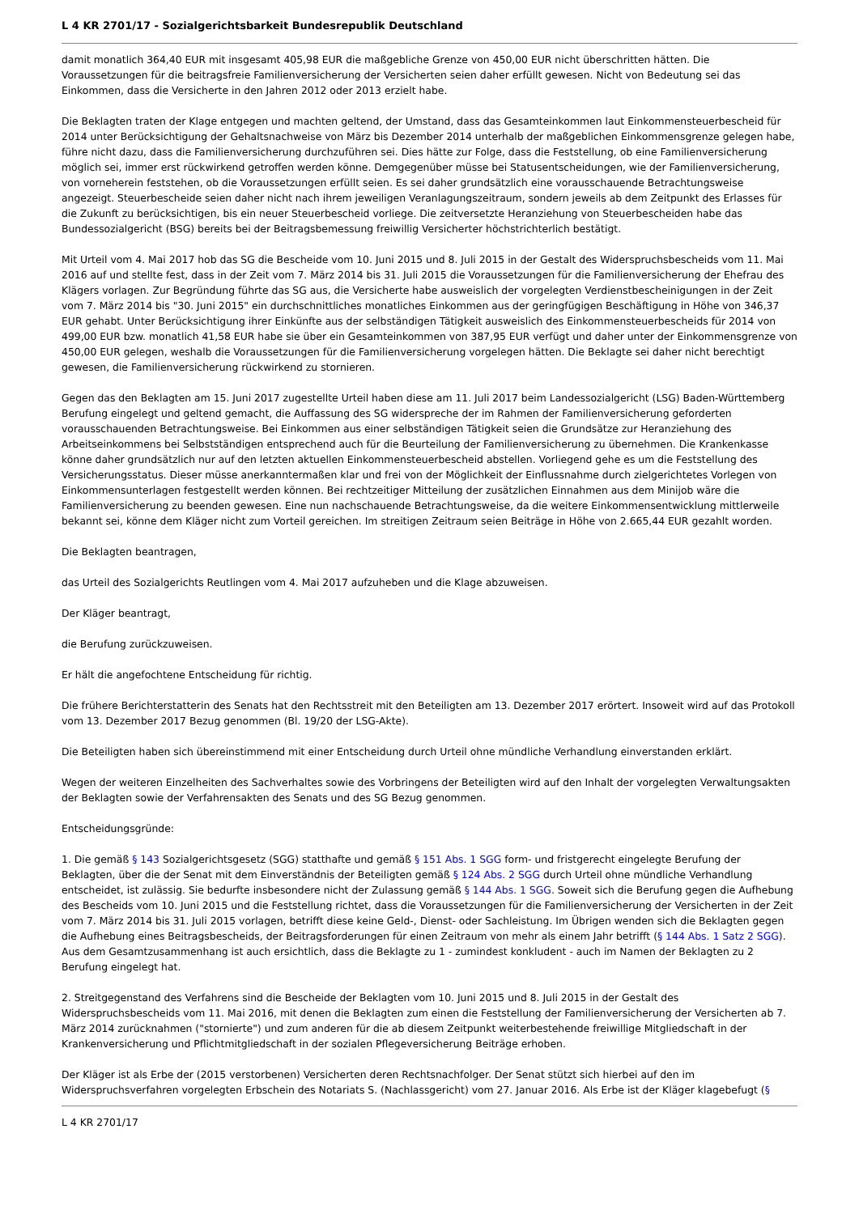L 4 KR 2701/17 - Sozialgerichtsbarkeit Bundesrepublik Deutschland
damit monatlich 364,40 EUR mit insgesamt 405,98 EUR die maßgebliche Grenze von 450,00 EUR nicht überschritten hätten. Die Voraussetzungen für die beitragsfreie Familienversicherung der Versicherten seien daher erfüllt gewesen. Nicht von Bedeutung sei das Einkommen, dass die Versicherte in den Jahren 2012 oder 2013 erzielt habe.
Die Beklagten traten der Klage entgegen und machten geltend, der Umstand, dass das Gesamteinkommen laut Einkommensteuerbescheid für 2014 unter Berücksichtigung der Gehaltsnachweise von März bis Dezember 2014 unterhalb der maßgeblichen Einkommensgrenze gelegen habe, führe nicht dazu, dass die Familienversicherung durchzuführen sei. Dies hätte zur Folge, dass die Feststellung, ob eine Familienversicherung möglich sei, immer erst rückwirkend getroffen werden könne. Demgegenüber müsse bei Statusentscheidungen, wie der Familienversicherung, von vorneherein feststehen, ob die Voraussetzungen erfüllt seien. Es sei daher grundsätzlich eine vorausschauende Betrachtungsweise angezeigt. Steuerbescheide seien daher nicht nach ihrem jeweiligen Veranlagungszeitraum, sondern jeweils ab dem Zeitpunkt des Erlasses für die Zukunft zu berücksichtigen, bis ein neuer Steuerbescheid vorliege. Die zeitversetzte Heranziehung von Steuerbescheiden habe das Bundessozialgericht (BSG) bereits bei der Beitragsbemessung freiwillig Versicherter höchstrichterlich bestätigt.
Mit Urteil vom 4. Mai 2017 hob das SG die Bescheide vom 10. Juni 2015 und 8. Juli 2015 in der Gestalt des Widerspruchsbescheids vom 11. Mai 2016 auf und stellte fest, dass in der Zeit vom 7. März 2014 bis 31. Juli 2015 die Voraussetzungen für die Familienversicherung der Ehefrau des Klägers vorlagen. Zur Begründung führte das SG aus, die Versicherte habe ausweislich der vorgelegten Verdienstbescheinigungen in der Zeit vom 7. März 2014 bis "30. Juni 2015" ein durchschnittliches monatliches Einkommen aus der geringfügigen Beschäftigung in Höhe von 346,37 EUR gehabt. Unter Berücksichtigung ihrer Einkünfte aus der selbständigen Tätigkeit ausweislich des Einkommensteuerbescheids für 2014 von 499,00 EUR bzw. monatlich 41,58 EUR habe sie über ein Gesamteinkommen von 387,95 EUR verfügt und daher unter der Einkommensgrenze von 450,00 EUR gelegen, weshalb die Voraussetzungen für die Familienversicherung vorgelegen hätten. Die Beklagte sei daher nicht berechtigt gewesen, die Familienversicherung rückwirkend zu stornieren.
Gegen das den Beklagten am 15. Juni 2017 zugestellte Urteil haben diese am 11. Juli 2017 beim Landessozialgericht (LSG) Baden-Württemberg Berufung eingelegt und geltend gemacht, die Auffassung des SG widerspreche der im Rahmen der Familienversicherung geforderten vorausschauenden Betrachtungsweise. Bei Einkommen aus einer selbständigen Tätigkeit seien die Grundsätze zur Heranziehung des Arbeitseinkommens bei Selbstständigen entsprechend auch für die Beurteilung der Familienversicherung zu übernehmen. Die Krankenkasse könne daher grundsätzlich nur auf den letzten aktuellen Einkommensteuerbescheid abstellen. Vorliegend gehe es um die Feststellung des Versicherungsstatus. Dieser müsse anerkanntermaßen klar und frei von der Möglichkeit der Einflussnahme durch zielgerichtetes Vorlegen von Einkommensunterlagen festgestellt werden können. Bei rechtzeitiger Mitteilung der zusätzlichen Einnahmen aus dem Minijob wäre die Familienversicherung zu beenden gewesen. Eine nun nachschauende Betrachtungsweise, da die weitere Einkommensentwicklung mittlerweile bekannt sei, könne dem Kläger nicht zum Vorteil gereichen. Im streitigen Zeitraum seien Beiträge in Höhe von 2.665,44 EUR gezahlt worden.
Die Beklagten beantragen,
das Urteil des Sozialgerichts Reutlingen vom 4. Mai 2017 aufzuheben und die Klage abzuweisen.
Der Kläger beantragt,
die Berufung zurückzuweisen.
Er hält die angefochtene Entscheidung für richtig.
Die frühere Berichterstatterin des Senats hat den Rechtsstreit mit den Beteiligten am 13. Dezember 2017 erörtert. Insoweit wird auf das Protokoll vom 13. Dezember 2017 Bezug genommen (Bl. 19/20 der LSG-Akte).
Die Beteiligten haben sich übereinstimmend mit einer Entscheidung durch Urteil ohne mündliche Verhandlung einverstanden erklärt.
Wegen der weiteren Einzelheiten des Sachverhaltes sowie des Vorbringens der Beteiligten wird auf den Inhalt der vorgelegten Verwaltungsakten der Beklagten sowie der Verfahrensakten des Senats und des SG Bezug genommen.
Entscheidungsgründe:
1. Die gemäß § 143 Sozialgerichtsgesetz (SGG) statthafte und gemäß § 151 Abs. 1 SGG form- und fristgerecht eingelegte Berufung der Beklagten, über die der Senat mit dem Einverständnis der Beteiligten gemäß § 124 Abs. 2 SGG durch Urteil ohne mündliche Verhandlung entscheidet, ist zulässig. Sie bedurfte insbesondere nicht der Zulassung gemäß § 144 Abs. 1 SGG. Soweit sich die Berufung gegen die Aufhebung des Bescheids vom 10. Juni 2015 und die Feststellung richtet, dass die Voraussetzungen für die Familienversicherung der Versicherten in der Zeit vom 7. März 2014 bis 31. Juli 2015 vorlagen, betrifft diese keine Geld-, Dienst- oder Sachleistung. Im Übrigen wenden sich die Beklagten gegen die Aufhebung eines Beitragsbescheids, der Beitragsforderungen für einen Zeitraum von mehr als einem Jahr betrifft (§ 144 Abs. 1 Satz 2 SGG). Aus dem Gesamtzusammenhang ist auch ersichtlich, dass die Beklagte zu 1 - zumindest konkludent - auch im Namen der Beklagten zu 2 Berufung eingelegt hat.
2. Streitgegenstand des Verfahrens sind die Bescheide der Beklagten vom 10. Juni 2015 und 8. Juli 2015 in der Gestalt des Widerspruchsbescheids vom 11. Mai 2016, mit denen die Beklagten zum einen die Feststellung der Familienversicherung der Versicherten ab 7. März 2014 zurücknahmen ("stornierte") und zum anderen für die ab diesem Zeitpunkt weiterbestehende freiwillige Mitgliedschaft in der Krankenversicherung und Pflichtmitgliedschaft in der sozialen Pflegeversicherung Beiträge erhoben.
Der Kläger ist als Erbe der (2015 verstorbenen) Versicherten deren Rechtsnachfolger. Der Senat stützt sich hierbei auf den im Widerspruchsverfahren vorgelegten Erbschein des Notariats S. (Nachlassgericht) vom 27. Januar 2016. Als Erbe ist der Kläger klagebefugt (§
L 4 KR 2701/17